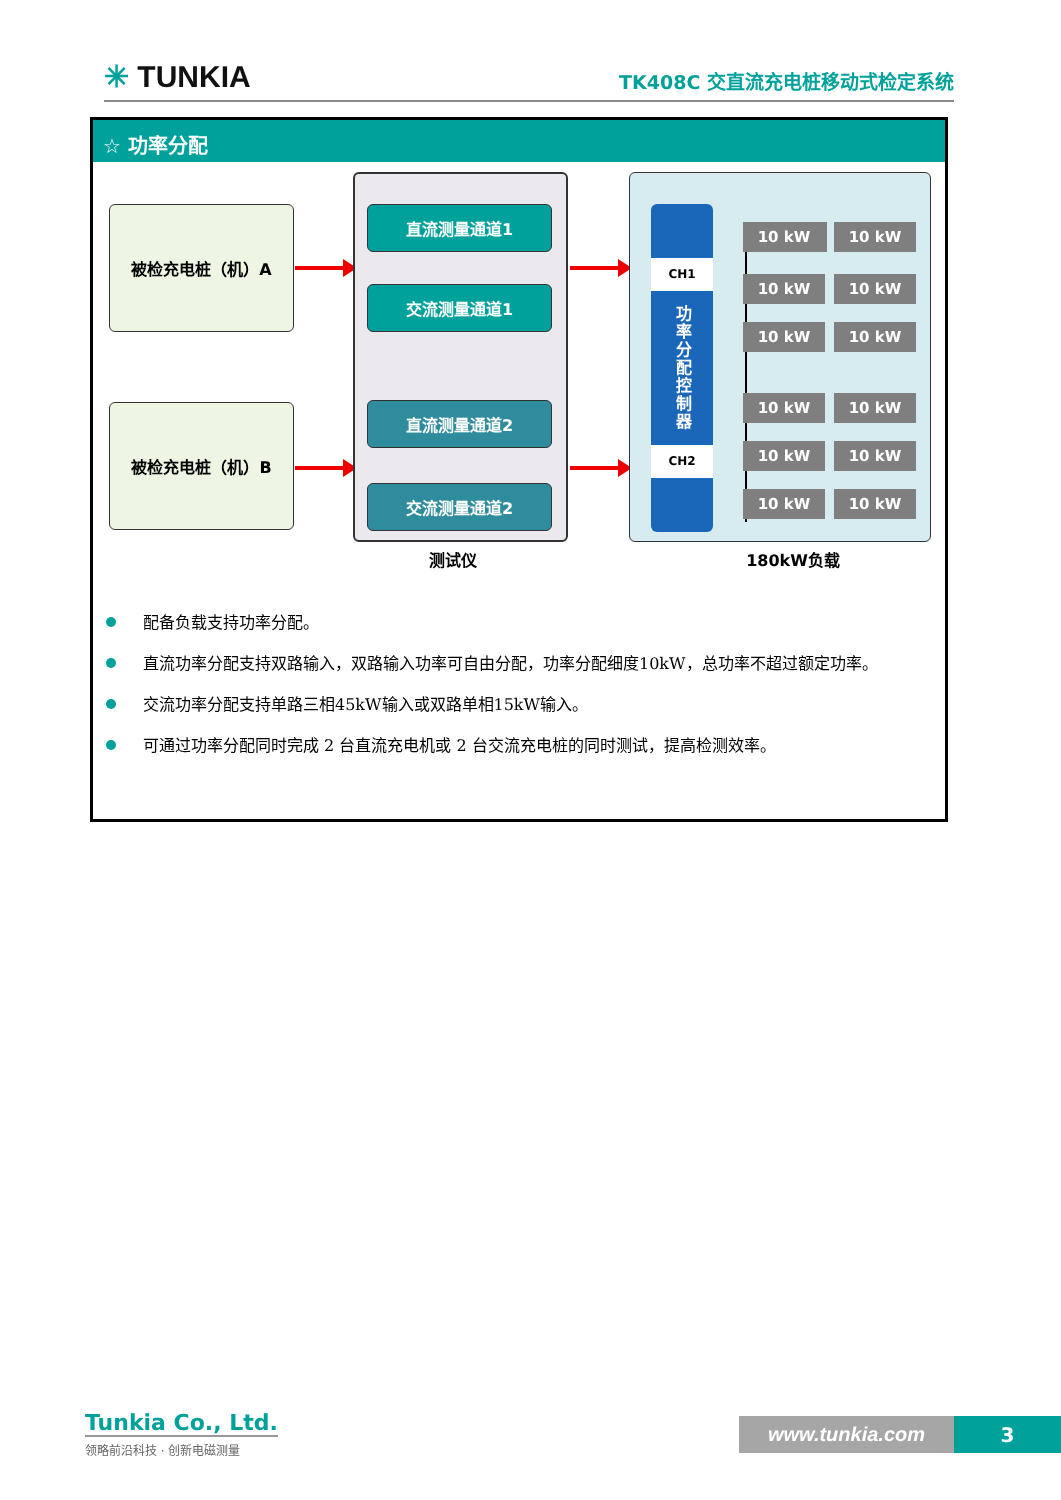✳ TUNKIA
TK408C 交直流充电桩移动式检定系统
☆ 功率分配
被检充电桩（机）A
被检充电桩（机）B
直流测量通道1
交流测量通道1
直流测量通道2
交流测量通道2
CH1
功率分配控制器
CH2
10 kW 10 kW
10 kW 10 kW
10 kW 10 kW
10 kW 10 kW
10 kW 10 kW
10 kW 10 kW
测试仪 180kW负载
配备负载支持功率分配。
直流功率分配支持双路输入，双路输入功率可自由分配，功率分配细度10kW，总功率不超过额定功率。
交流功率分配支持单路三相45kW输入或双路单相15kW输入。
可通过功率分配同时完成 2 台直流充电机或 2 台交流充电桩的同时测试，提高检测效率。
Tunkia Co., Ltd.
领略前沿科技 · 创新电磁测量
www.tunkia.com 3